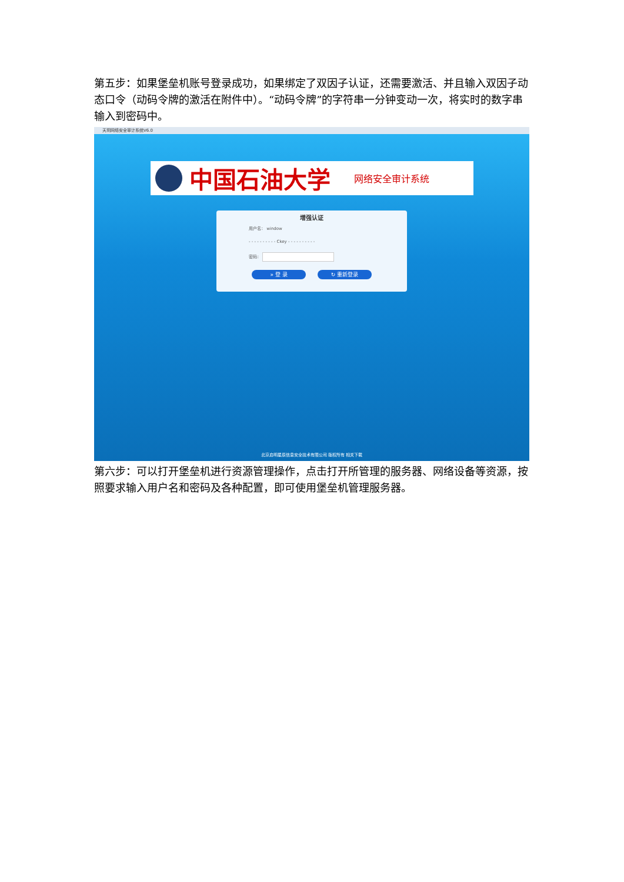第五步：如果堡垒机账号登录成功，如果绑定了双因子认证，还需要激活、并且输入双因子动态口令（动码令牌的激活在附件中）。“动码令牌”的字符串一分钟变动一次，将实时的数字串输入到密码中。
天玥网络安全审计系统V6.0
中国石油大学 网络安全审计系统
增强认证
用户名： window
- - - - - - - - - - Ckey - - - - - - - - - -
密码：
» 登 录 ↻ 重新登录
北京启明星辰信息安全技术有限公司 版权所有 相关下载
第六步：可以打开堡垒机进行资源管理操作，点击打开所管理的服务器、网络设备等资源，按照要求输入用户名和密码及各种配置，即可使用堡垒机管理服务器。